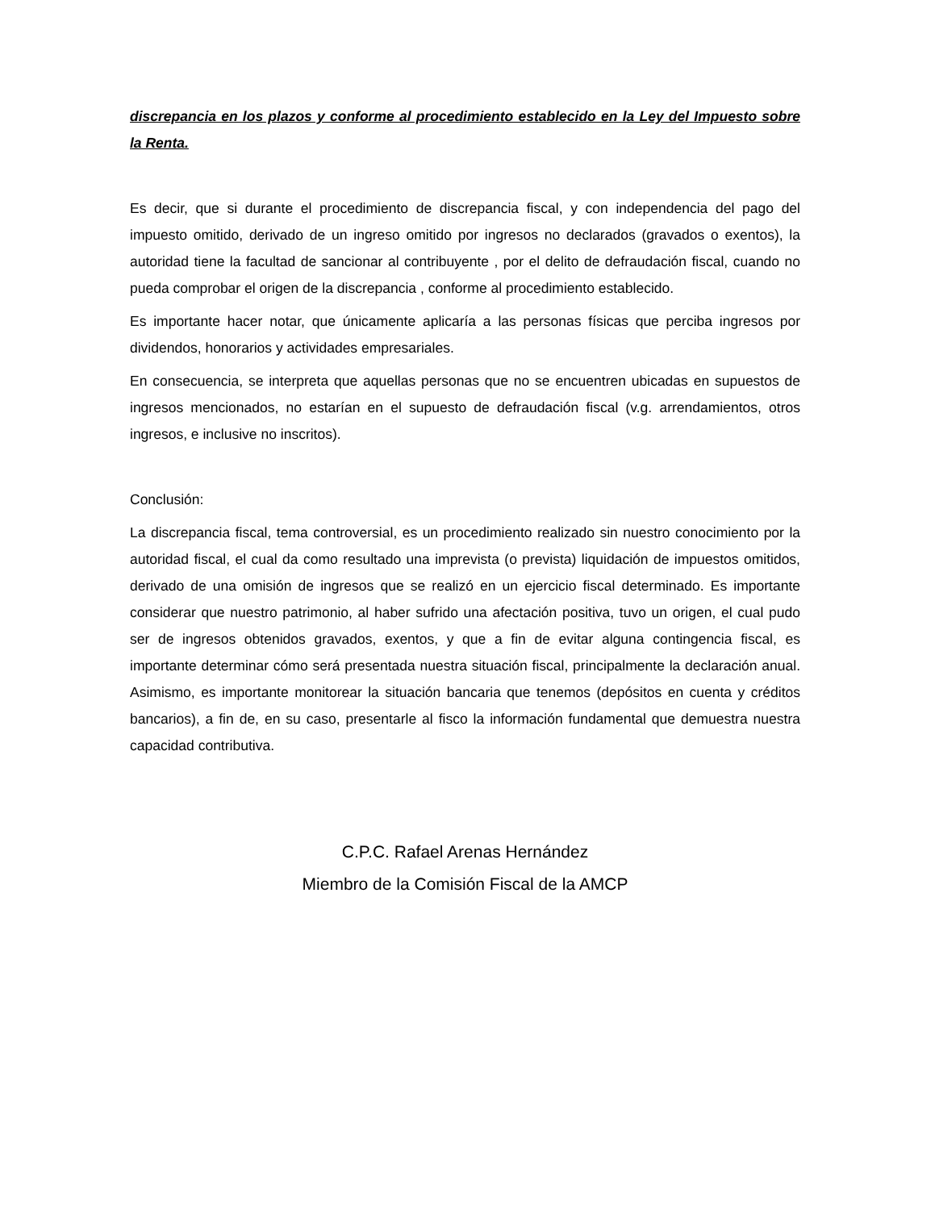discrepancia en los plazos y conforme al procedimiento establecido en la Ley del Impuesto sobre la Renta.
Es decir, que si durante el procedimiento de discrepancia fiscal, y con independencia del pago del impuesto omitido, derivado de un ingreso omitido por ingresos no declarados (gravados o exentos), la autoridad tiene la facultad de sancionar al contribuyente , por el delito de defraudación fiscal, cuando no pueda comprobar el origen de la discrepancia , conforme al procedimiento establecido.
Es importante hacer notar, que únicamente aplicaría a las personas físicas que perciba ingresos por dividendos, honorarios y actividades empresariales.
En consecuencia, se interpreta que aquellas personas que no se encuentren ubicadas en supuestos de ingresos mencionados, no estarían en el supuesto de defraudación fiscal (v.g. arrendamientos, otros ingresos, e inclusive no inscritos).
Conclusión:
La discrepancia fiscal, tema controversial, es un procedimiento realizado sin nuestro conocimiento por la autoridad fiscal, el cual da como resultado una imprevista (o prevista) liquidación de impuestos omitidos, derivado de una omisión de ingresos que se realizó en un ejercicio fiscal determinado. Es importante considerar que nuestro patrimonio, al haber sufrido una afectación positiva, tuvo un origen, el cual pudo ser de ingresos obtenidos gravados, exentos, y que a fin de evitar alguna contingencia fiscal, es importante determinar cómo será presentada nuestra situación fiscal, principalmente la declaración anual. Asimismo, es importante monitorear la situación bancaria que tenemos (depósitos en cuenta y créditos bancarios), a fin de, en su caso, presentarle al fisco la información fundamental que demuestra nuestra capacidad contributiva.
C.P.C. Rafael Arenas Hernández
Miembro de la Comisión Fiscal de la AMCP